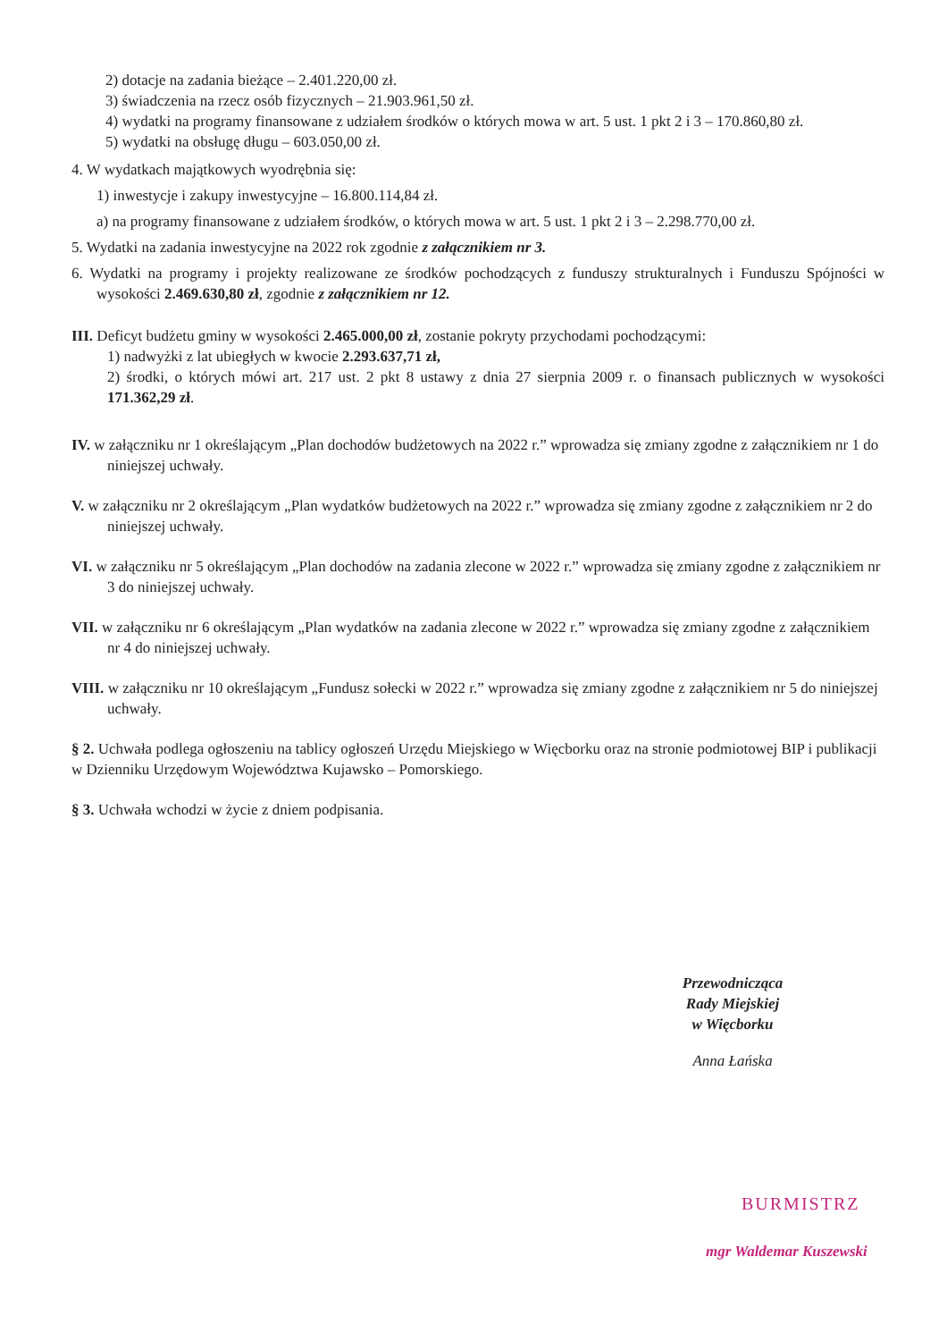2) dotacje na zadania bieżące – 2.401.220,00 zł.
3) świadczenia na rzecz osób fizycznych – 21.903.961,50 zł.
4) wydatki na programy finansowane z udziałem środków o których mowa w art. 5 ust. 1 pkt 2 i 3 – 170.860,80 zł.
5) wydatki na obsługę długu – 603.050,00 zł.
4. W wydatkach majątkowych wyodrębnia się:
1) inwestycje i zakupy inwestycyjne – 16.800.114,84 zł.
a) na programy finansowane z udziałem środków, o których mowa w art. 5 ust. 1 pkt 2 i 3 – 2.298.770,00 zł.
5. Wydatki na zadania inwestycyjne na 2022 rok zgodnie z załącznikiem nr 3.
6. Wydatki na programy i projekty realizowane ze środków pochodzących z funduszy strukturalnych i Funduszu Spójności w wysokości 2.469.630,80 zł, zgodnie z załącznikiem nr 12.
III. Deficyt budżetu gminy w wysokości 2.465.000,00 zł, zostanie pokryty przychodami pochodzącymi:
1) nadwyżki z lat ubiegłych w kwocie 2.293.637,71 zł,
2) środki, o których mówi art. 217 ust. 2 pkt 8 ustawy z dnia 27 sierpnia 2009 r. o finansach publicznych w wysokości 171.362,29 zł.
IV. w załączniku nr 1 określającym „Plan dochodów budżetowych na 2022 r.” wprowadza się zmiany zgodne z załącznikiem nr 1 do niniejszej uchwały.
V. w załączniku nr 2 określającym „Plan wydatków budżetowych na 2022 r.” wprowadza się zmiany zgodne z załącznikiem nr 2 do niniejszej uchwały.
VI. w załączniku nr 5 określającym „Plan dochodów na zadania zlecone w 2022 r.” wprowadza się zmiany zgodne z załącznikiem nr 3 do niniejszej uchwały.
VII. w załączniku nr 6 określającym „Plan wydatków na zadania zlecone w 2022 r.” wprowadza się zmiany zgodne z załącznikiem nr 4 do niniejszej uchwały.
VIII. w załączniku nr 10 określającym „Fundusz sołecki w 2022 r.” wprowadza się zmiany zgodne z załącznikiem nr 5 do niniejszej uchwały.
§ 2. Uchwała podlega ogłoszeniu na tablicy ogłoszeń Urzędu Miejskiego w Więcborku oraz na stronie podmiotowej BIP i publikacji w Dzienniku Urzędowym Województwa Kujawsko – Pomorskiego.
§ 3. Uchwała wchodzi w życie z dniem podpisania.
Przewodnicząca
Rady Miejskiej
w Więcborku
Anna Łańska
BURMISTRZ
mgr Waldemar Kuszewski